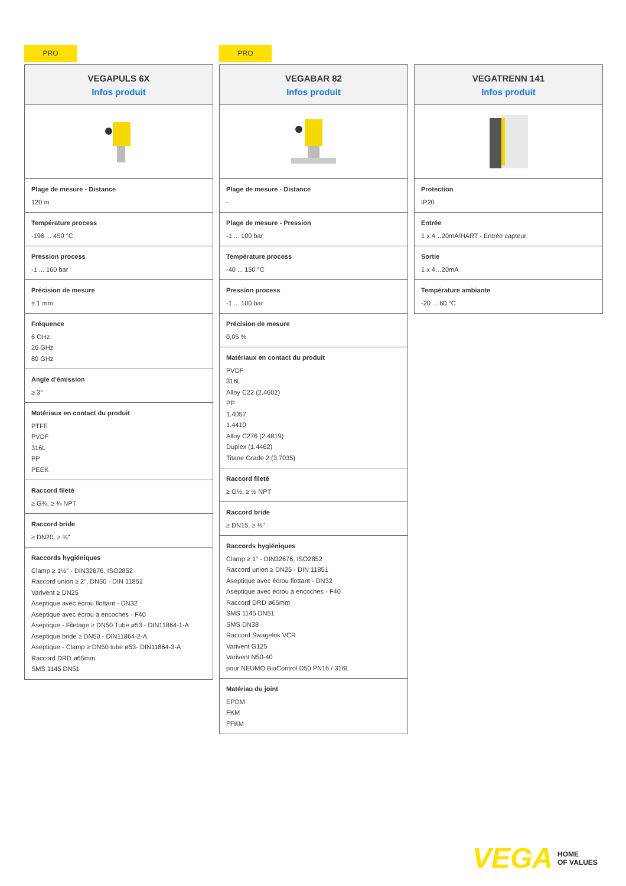PRO
VEGAPULS 6X
Infos produit
Plage de mesure - Distance
120 m
Température process
-196 ... 450 °C
Pression process
-1 ... 160 bar
Précision de mesure
± 1 mm
Fréquence
6 GHz
26 GHz
80 GHz
Angle d'émission
≥ 3°
Matériaux en contact du produit
PTFE
PVDF
316L
PP
PEEK
Raccord fileté
≥ G¾, ≥ ¾ NPT
Raccord bride
≥ DN20, ≥ ¾"
Raccords hygiéniques
Clamp ≥ 1½" - DIN32676, ISO2852
Raccord union ≥ 2", DN50 - DIN 11851
Varivent ≥ DN25
Aseptique avec écrou flottant - DN32
Aseptique avec écrou à encoches - F40
Aseptique - Filetage ≥ DN50 Tube ø53 - DIN11864-1-A
Aseptique bride ≥ DN50 - DIN11864-2-A
Aseptique - Clamp ≥ DN50 tube ø53- DIN11864-3-A
Raccord DRD ø65mm
SMS 1145 DN51
PRO
VEGABAR 82
Infos produit
Plage de mesure - Distance
-
Plage de mesure - Pression
-1 ... 100 bar
Température process
-40 ... 150 °C
Pression process
-1 ... 100 bar
Précision de mesure
0,05 %
Matériaux en contact du produit
PVDF
316L
Alloy C22 (2.4602)
PP
1.4057
1.4410
Alloy C276 (2.4819)
Duplex (1.4462)
Titane Grade 2 (3.7035)
Raccord fileté
≥ G½, ≥ ½ NPT
Raccord bride
≥ DN15, ≥ ½"
Raccords hygiéniques
Clamp ≥ 1" - DIN32676, ISO2852
Raccord union ≥ DN25 - DIN 11851
Aseptique avec écrou flottant - DN32
Aseptique avec écrou à encoches - F40
Raccord DRD ø65mm
SMS 1145 DN51
SMS DN38
Raccord Swagelok VCR
Varivent G125
Varivent N50-40
pour NEUMO BioControl D50 PN16 / 316L
Matériau du joint
EPDM
FKM
FFKM
VEGATRENN 141
Infos produit
Protection
IP20
Entrée
1 x 4…20mA/HART - Entrée capteur
Sortie
1 x 4…20mA
Température ambiante
-20 ... 60 °C
VEGA HOME
OF VALUES